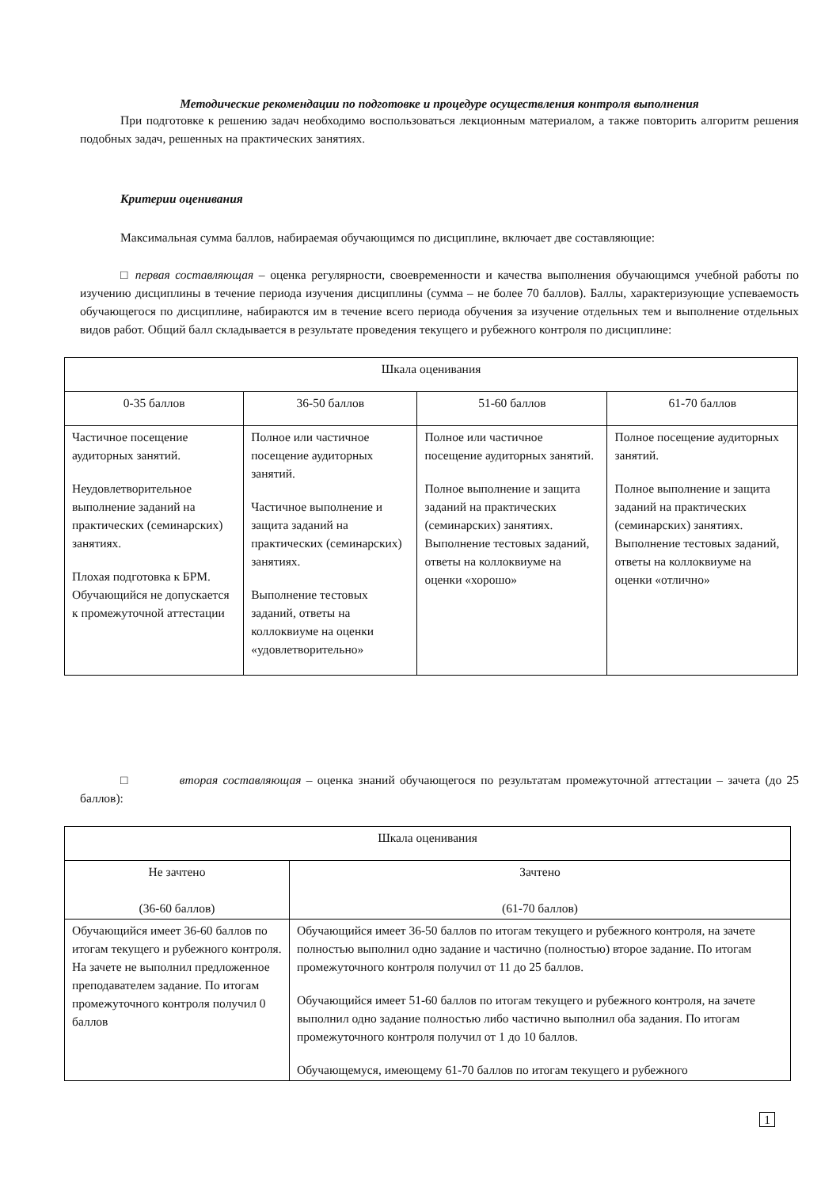Методические рекомендации по подготовке и процедуре осуществления контроля выполнения
При подготовке к решению задач необходимо воспользоваться лекционным материалом, а также повторить алгоритм решения подобных задач, решенных на практических занятиях.
Критерии оценивания
Максимальная сумма баллов, набираемая обучающимся по дисциплине, включает две составляющие:
□ первая составляющая – оценка регулярности, своевременности и качества выполнения обучающимся учебной работы по изучению дисциплины в течение периода изучения дисциплины (сумма – не более 70 баллов). Баллы, характеризующие успеваемость обучающегося по дисциплине, набираются им в течение всего периода обучения за изучение отдельных тем и выполнение отдельных видов работ. Общий балл складывается в результате проведения текущего и рубежного контроля по дисциплине:
| Шкала оценивания | | | |
| 0-35 баллов | 36-50 баллов | 51-60 баллов | 61-70 баллов |
| Частичное посещение аудиторных занятий. Неудовлетворительное выполнение заданий на практических (семинарских) занятиях. Плохая подготовка к БРМ. Обучающийся не допускается к промежуточной аттестации | Полное или частичное посещение аудиторных занятий. Частичное выполнение и защита заданий на практических (семинарских) занятиях. Выполнение тестовых заданий, ответы на коллоквиуме на оценки «удовлетворительно» | Полное или частичное посещение аудиторных занятий. Полное выполнение и защита заданий на практических (семинарских) занятиях. Выполнение тестовых заданий, ответы на коллоквиуме на оценки «хорошо» | Полное посещение аудиторных занятий. Полное выполнение и защита заданий на практических (семинарских) занятиях. Выполнение тестовых заданий, ответы на коллоквиуме на оценки «отлично» |
□ вторая составляющая – оценка знаний обучающегося по результатам промежуточной аттестации – зачета (до 25 баллов):
| Шкала оценивания | |
| Не зачтено (36-60 баллов) | Зачтено (61-70 баллов) |
| Обучающийся имеет 36-60 баллов по итогам текущего и рубежного контроля. На зачете не выполнил предложенное преподавателем задание. По итогам промежуточного контроля получил 0 баллов | Обучающийся имеет 36-50 баллов по итогам текущего и рубежного контроля, на зачете полностью выполнил одно задание и частично (полностью) второе задание. По итогам промежуточного контроля получил от 11 до 25 баллов. Обучающийся имеет 51-60 баллов по итогам текущего и рубежного контроля, на зачете выполнил одно задание полностью либо частично выполнил оба задания. По итогам промежуточного контроля получил от 1 до 10 баллов. Обучающемуся, имеющему 61-70 баллов по итогам текущего и рубежного |
1